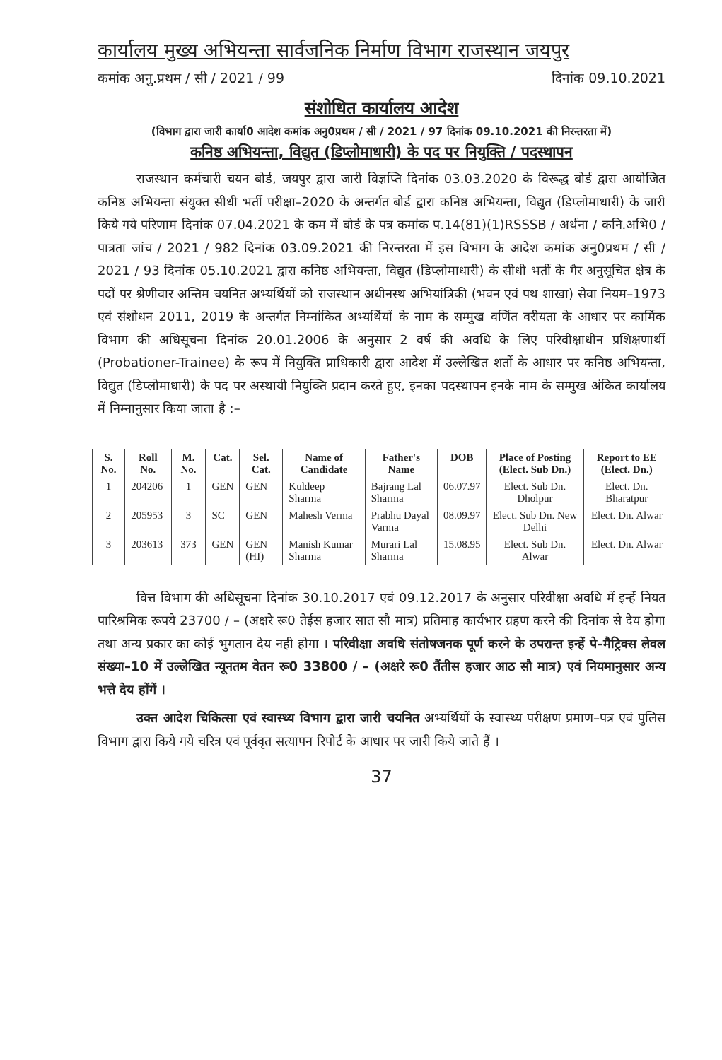कार्यालय मुख्य अभियन्ता सार्वजनिक निर्माण विभाग राजस्थान जयपुर
कमांक अनु.प्रथम / सी / 2021 / 99 दिनांक 09.10.2021
संशोधित कार्यालय आदेश
(विभाग द्वारा जारी कार्या0 आदेश कमांक अनु0प्रथम / सी / 2021 / 97 दिनांक 09.10.2021 की निरन्तरता में)
कनिष्ठ अभियन्ता, विद्युत (डिप्लोमाधारी) के पद पर नियुक्ति / पदस्थापन
राजस्थान कर्मचारी चयन बोर्ड, जयपुर द्वारा जारी विज्ञप्ति दिनांक 03.03.2020 के विरूद्ध बोर्ड द्वारा आयोजित कनिष्ठ अभियन्ता संयुक्त सीधी भर्ती परीक्षा–2020 के अन्तर्गत बोर्ड द्वारा कनिष्ठ अभियन्ता, विद्युत (डिप्लोमाधारी) के जारी किये गये परिणाम दिनांक 07.04.2021 के कम में बोर्ड के पत्र कमांक प.14(81)(1)RSSSB / अर्थना / कनि.अभि0 / पात्रता जांच / 2021 / 982 दिनांक 03.09.2021 की निरन्तरता में इस विभाग के आदेश कमांक अनु0प्रथम / सी / 2021 / 93 दिनांक 05.10.2021 द्वारा कनिष्ठ अभियन्ता, विद्युत (डिप्लोमाधारी) के सीधी भर्ती के गैर अनुसूचित क्षेत्र के पदों पर श्रेणीवार अन्तिम चयनित अभ्यर्थियों को राजस्थान अधीनस्थ अभियांत्रिकी (भवन एवं पथ शाखा) सेवा नियम–1973 एवं संशोधन 2011, 2019 के अन्तर्गत निम्नांकित अभ्यर्थियों के नाम के सम्मुख वर्णित वरीयता के आधार पर कार्मिक विभाग की अधिसूचना दिनांक 20.01.2006 के अनुसार 2 वर्ष की अवधि के लिए परिवीक्षाधीन प्रशिक्षणार्थी (Probationer-Trainee) के रूप में नियुक्ति प्राधिकारी द्वारा आदेश में उल्लेखित शर्तो के आधार पर कनिष्ठ अभियन्ता, विद्युत (डिप्लोमाधारी) के पद पर अस्थायी नियुक्ति प्रदान करते हुए, इनका पदस्थापन इनके नाम के सम्मुख अंकित कार्यालय में निम्नानुसार किया जाता है :–
| S. No. | Roll No. | M. No. | Cat. | Sel. Cat. | Name of Candidate | Father's Name | DOB | Place of Posting (Elect. Sub Dn.) | Report to EE (Elect. Dn.) |
| --- | --- | --- | --- | --- | --- | --- | --- | --- | --- |
| 1 | 204206 | 1 | GEN | GEN | Kuldeep Sharma | Bajrang Lal Sharma | 06.07.97 | Elect. Sub Dn. Dholpur | Elect. Dn. Bharatpur |
| 2 | 205953 | 3 | SC | GEN | Mahesh Verma | Prabhu Dayal Varma | 08.09.97 | Elect. Sub Dn. New Delhi | Elect. Dn. Alwar |
| 3 | 203613 | 373 | GEN | GEN (HI) | Manish Kumar Sharma | Murari Lal Sharma | 15.08.95 | Elect. Sub Dn. Alwar | Elect. Dn. Alwar |
वित्त विभाग की अधिसूचना दिनांक 30.10.2017 एवं 09.12.2017 के अनुसार परिवीक्षा अवधि में इन्हें नियत पारिश्रमिक रूपये 23700 / – (अक्षरे रू0 तेईस हजार सात सौ मात्र) प्रतिमाह कार्यभार ग्रहण करने की दिनांक से देय होगा तथा अन्य प्रकार का कोई भुगतान देय नही होगा । परिवीक्षा अवधि संतोषजनक पूर्ण करने के उपरान्त इन्हें पे–मैट्रिक्स लेवल संख्या–10 में उल्लेखित न्यूनतम वेतन रू0 33800 / – (अक्षरे रू0 तैंतीस हजार आठ सौ मात्र) एवं नियमानुसार अन्य भत्ते देय होंगें ।
उक्त आदेश चिकित्सा एवं स्वास्थ्य विभाग द्वारा जारी चयनित अभ्यर्थियों के स्वास्थ्य परीक्षण प्रमाण–पत्र एवं पुलिस विभाग द्वारा किये गये चरित्र एवं पूर्ववृत सत्यापन रिपोर्ट के आधार पर जारी किये जाते हैं ।
37